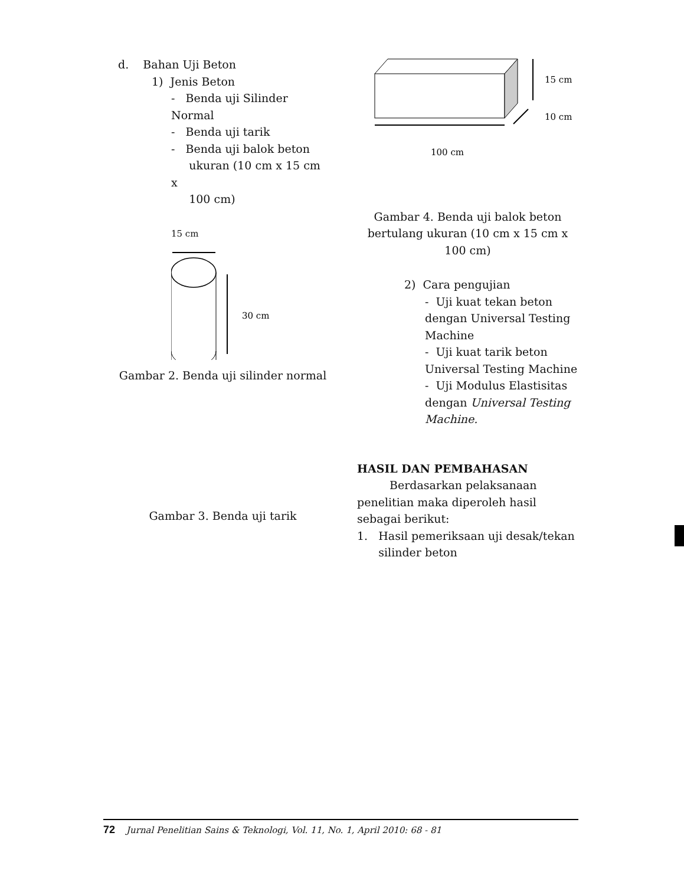d. Bahan Uji Beton
1) Jenis Beton
- Benda uji Silinder Normal
- Benda uji tarik
- Benda uji balok beton
ukuran (10 cm x 15 cm x
100 cm)
15 cm
30 cm
Gambar 2. Benda uji silinder normal
Gambar 3. Benda uji tarik
15 cm
10 cm
100 cm
Gambar 4. Benda uji balok beton bertulang ukuran (10 cm x 15 cm x 100 cm)
2) Cara pengujian
- Uji kuat tekan beton dengan Universal Testing Machine
- Uji kuat tarik beton Universal Testing Machine
- Uji Modulus Elastisitas dengan Universal Testing Machine.
HASIL DAN PEMBAHASAN
Berdasarkan pelaksanaan penelitian maka diperoleh hasil sebagai berikut:
1. Hasil pemeriksaan uji desak/tekan
silinder beton
72 Jurnal Penelitian Sains & Teknologi, Vol. 11, No. 1, April 2010: 68 - 81